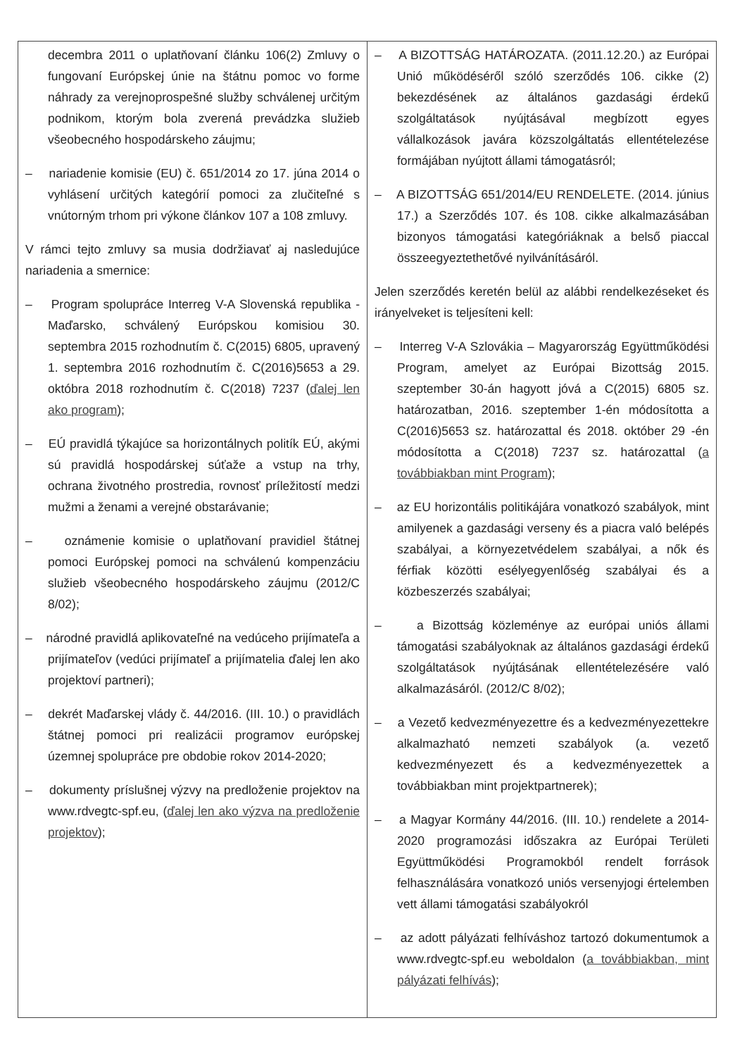| decembra 2011 o uplatňovaní článku 106(2) Zmluvy o fungovaní Európskej únie na štátnu pomoc vo forme náhrady za verejnoprospešné služby schválenej určitým podnikom, ktorým bola zverená prevádzka služieb všeobecného hospodárskeho záujmu; – nariadenie komisie (EU) č. 651/2014 zo 17. júna 2014 o vyhlásení určitých kategórií pomoci za zlučiteľné s vnútorným trhom pri výkone článkov 107 a 108 zmluvy. V rámci tejto zmluvy sa musia dodržiavať aj nasledujúce nariadenia a smernice: – Program spolupráce Interreg V-A Slovenská republika - Maďarsko, schválený Európskou komisiou 30. septembra 2015 rozhodnutím č. C(2015) 6805, upravený 1. septembra 2016 rozhodnutím č. C(2016)5653 a 29. októbra 2018 rozhodnutím č. C(2018) 7237 ( ďalej len ako program ); – EÚ pravidlá týkajúce sa horizontálnych politík EÚ, akými sú pravidlá hospodárskej súťaže a vstup na trhy, ochrana životného prostredia, rovnosť príležitostí medzi mužmi a ženami a verejné obstarávanie; – oznámenie komisie o uplatňovaní pravidiel štátnej pomoci Európskej pomoci na schválenú kompenzáciu služieb všeobecného hospodárskeho záujmu (2012/C 8/02); – národné pravidlá aplikovateľné na vedúceho prijímateľa a prijímateľov (vedúci prijímateľ a prijímatelia ďalej len ako projektoví partneri); – dekrét Maďarskej vlády č. 44/2016. (III. 10.) o pravidlách štátnej pomoci pri realizácii programov európskej územnej spolupráce pre obdobie rokov 2014-2020; – dokumenty príslušnej výzvy na predloženie projektov na www.rdvegtc-spf.eu, ( ďalej len ako výzva na predloženie projektov ); | – A BIZOTTSÁG HATÁROZATA. (2011.12.20.) az Európai Unió működéséről szóló szerződés 106. cikke (2) bekezdésének az általános gazdasági érdekű szolgáltatások nyújtásával megbízott egyes vállalkozások javára közszolgáltatás ellentételezése formájában nyújtott állami támogatásról; – A BIZOTTSÁG 651/2014/EU RENDELETE. (2014. június 17.) a Szerződés 107. és 108. cikke alkalmazásában bizonyos támogatási kategóriáknak a belső piaccal összeegyeztethetővé nyilvánításáról. Jelen szerződés keretén belül az alábbi rendelkezéseket és irányelveket is teljesíteni kell: – Interreg V-A Szlovákia – Magyarország Együttműködési Program, amelyet az Európai Bizottság 2015. szeptember 30-án hagyott jóvá a C(2015) 6805 sz. határozatban, 2016. szeptember 1-én módosította a C(2016)5653 sz. határozattal és 2018. október 29 -én módosította a C(2018) 7237 sz. határozattal ( a továbbiakban mint Program ); – az EU horizontális politikájára vonatkozó szabályok, mint amilyenek a gazdasági verseny és a piacra való belépés szabályai, a környezetvédelem szabályai, a nők és férfiak közötti esélyegyenlőség szabályai és a közbeszerzés szabályai; – a Bizottság közleménye az európai uniós állami támogatási szabályoknak az általános gazdasági érdekű szolgáltatások nyújtásának ellentételezésére való alkalmazásáról. (2012/C 8/02); – a Vezető kedvezményezettre és a kedvezményezettekre alkalmazható nemzeti szabályok (a. vezető kedvezményezett és a kedvezményezettek a továbbiakban mint projektpartnerek); – a Magyar Kormány 44/2016. (III. 10.) rendelete a 2014-2020 programozási időszakra az Európai Területi Együttműködési Programokból rendelt források felhasználására vonatkozó uniós versenyjogi értelemben vett állami támogatási szabályokról – az adott pályázati felhíváshoz tartozó dokumentumok a www.rdvegtc-spf.eu weboldalon ( a továbbiakban, mint pályázati felhívás ); |